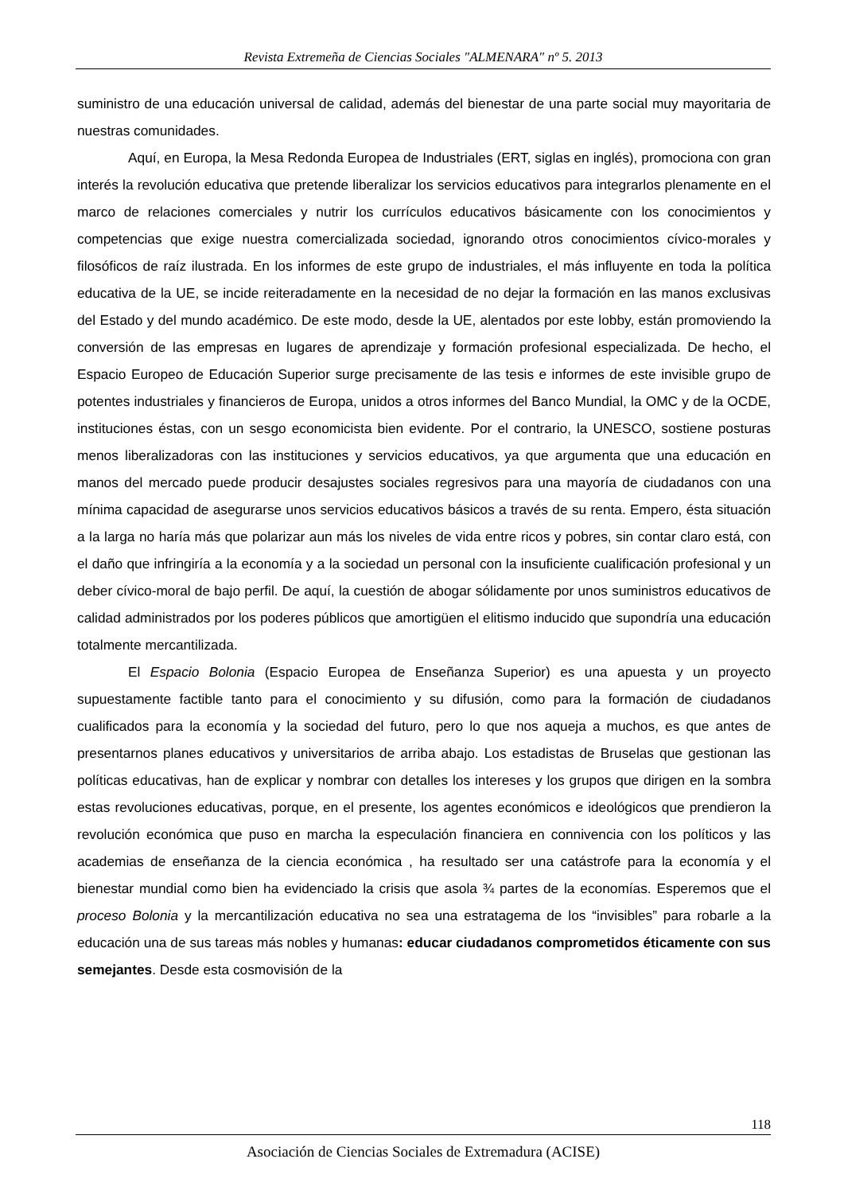Revista Extremeña de Ciencias Sociales "ALMENARA" nº 5. 2013
suministro de una educación universal de calidad, además del bienestar de una parte social muy mayoritaria de nuestras comunidades.
Aquí, en Europa, la Mesa Redonda Europea de Industriales (ERT, siglas en inglés), promociona con gran interés la revolución educativa que pretende liberalizar los servicios educativos para integrarlos plenamente en el marco de relaciones comerciales y nutrir los currículos educativos básicamente con los conocimientos y competencias que exige nuestra comercializada sociedad, ignorando otros conocimientos cívico-morales y filosóficos de raíz ilustrada. En los informes de este grupo de industriales, el más influyente en toda la política educativa de la UE, se incide reiteradamente en la necesidad de no dejar la formación en las manos exclusivas del Estado y del mundo académico. De este modo, desde la UE, alentados por este lobby, están promoviendo la conversión de las empresas en lugares de aprendizaje y formación profesional especializada. De hecho, el Espacio Europeo de Educación Superior surge precisamente de las tesis e informes de este invisible grupo de potentes industriales y financieros de Europa, unidos a otros informes del Banco Mundial, la OMC y de la OCDE, instituciones éstas, con un sesgo economicista bien evidente. Por el contrario, la UNESCO, sostiene posturas menos liberalizadoras con las instituciones y servicios educativos, ya que argumenta que una educación en manos del mercado puede producir desajustes sociales regresivos para una mayoría de ciudadanos con una mínima capacidad de asegurarse unos servicios educativos básicos a través de su renta. Empero, ésta situación a la larga no haría más que polarizar aun más los niveles de vida entre ricos y pobres, sin contar claro está, con el daño que infringiría a la economía y a la sociedad un personal con la insuficiente cualificación profesional y un deber cívico-moral de bajo perfil. De aquí, la cuestión de abogar sólidamente por unos suministros educativos de calidad administrados por los poderes públicos que amortigüen el elitismo inducido que supondría una educación totalmente mercantilizada.
El Espacio Bolonia (Espacio Europea de Enseñanza Superior) es una apuesta y un proyecto supuestamente factible tanto para el conocimiento y su difusión, como para la formación de ciudadanos cualificados para la economía y la sociedad del futuro, pero lo que nos aqueja a muchos, es que antes de presentarnos planes educativos y universitarios de arriba abajo. Los estadistas de Bruselas que gestionan las políticas educativas, han de explicar y nombrar con detalles los intereses y los grupos que dirigen en la sombra estas revoluciones educativas, porque, en el presente, los agentes económicos e ideológicos que prendieron la revolución económica que puso en marcha la especulación financiera en connivencia con los políticos y las academias de enseñanza de la ciencia económica , ha resultado ser una catástrofe para la economía y el bienestar mundial como bien ha evidenciado la crisis que asola ¾ partes de la economías. Esperemos que el proceso Bolonia y la mercantilización educativa no sea una estratagema de los “invisibles” para robarle a la educación una de sus tareas más nobles y humanas: educar ciudadanos comprometidos éticamente con sus semejantes. Desde esta cosmovisión de la
118
Asociación de Ciencias Sociales de Extremadura (ACISE)